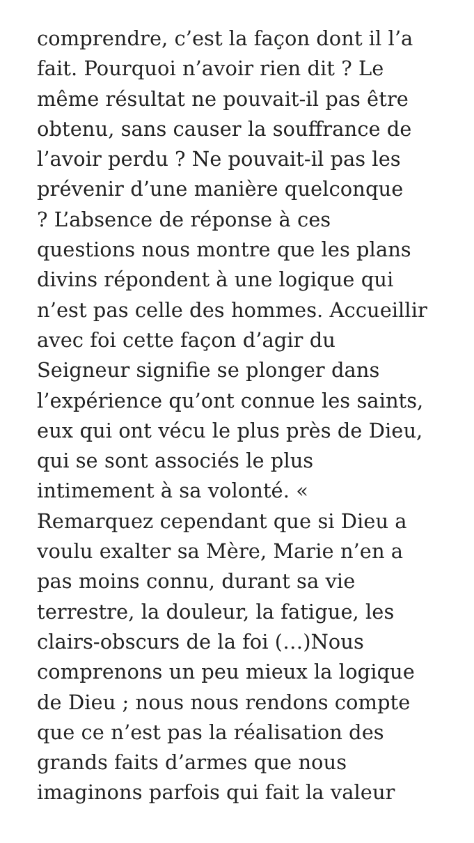comprendre, c’est la façon dont il l’a
fait. Pourquoi n’avoir rien dit ? Le
même résultat ne pouvait-il pas être
obtenu, sans causer la souffrance de
l’avoir perdu ? Ne pouvait-il pas les
prévenir d’une manière quelconque
? L’absence de réponse à ces
questions nous montre que les plans
divins répondent à une logique qui
n’est pas celle des hommes. Accueillir
avec foi cette façon d’agir du
Seigneur signifie se plonger dans
l’expérience qu’ont connue les saints,
eux qui ont vécu le plus près de Dieu,
qui se sont associés le plus
intimement à sa volonté. «
Remarquez cependant que si Dieu a
voulu exalter sa Mère, Marie n’en a
pas moins connu, durant sa vie
terrestre, la douleur, la fatigue, les
clairs-obscurs de la foi (…)Nous
comprenons un peu mieux la logique
de Dieu ; nous nous rendons compte
que ce n’est pas la réalisation des
grands faits d’armes que nous
imaginons parfois qui fait la valeur